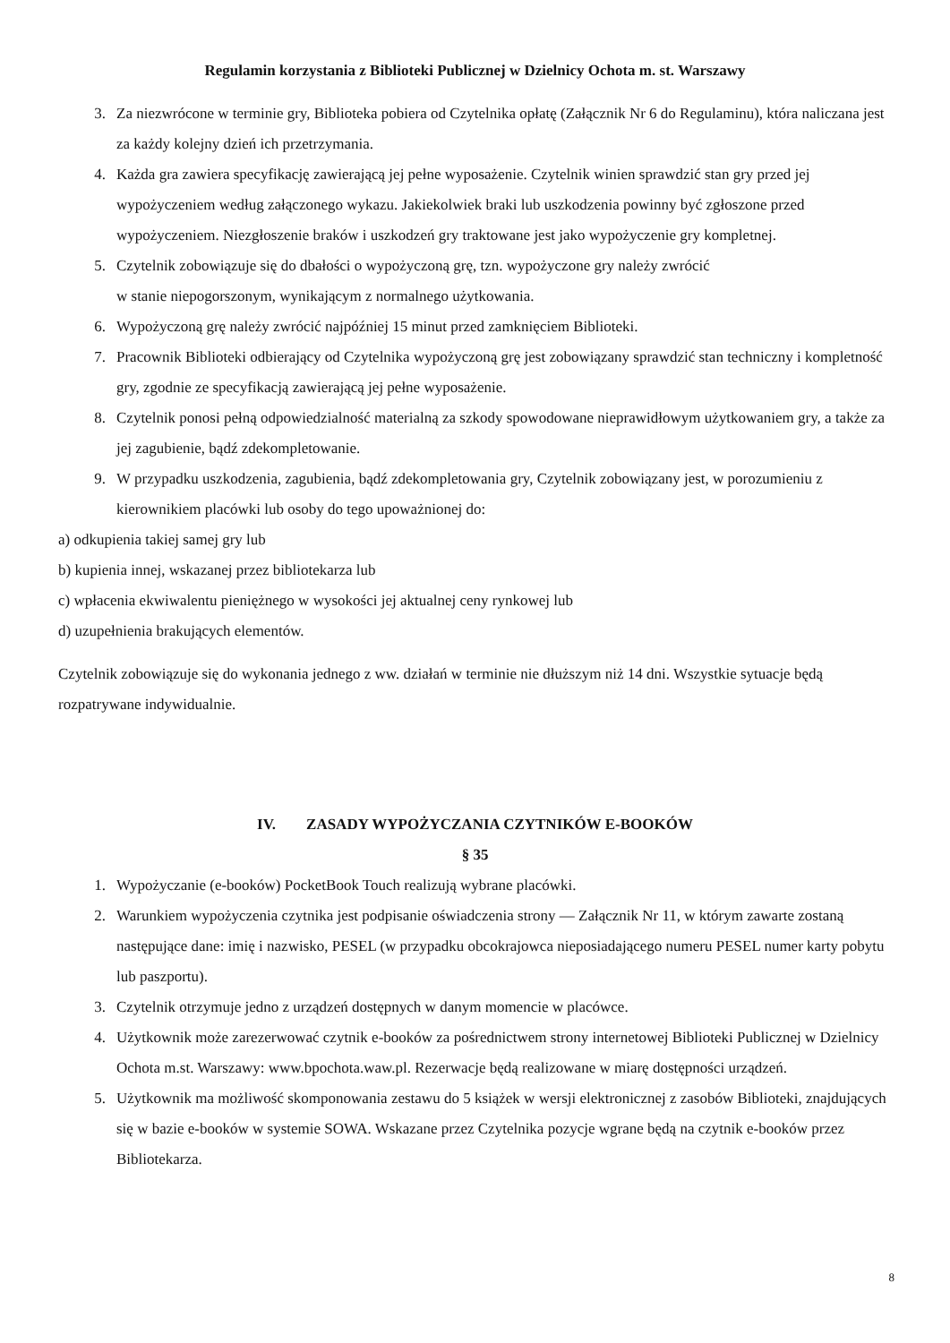Regulamin korzystania z Biblioteki Publicznej w Dzielnicy Ochota m. st. Warszawy
3. Za niezwrócone w terminie gry, Biblioteka pobiera od Czytelnika opłatę (Załącznik Nr 6 do Regulaminu), która naliczana jest za każdy kolejny dzień ich przetrzymania.
4. Każda gra zawiera specyfikację zawierającą jej pełne wyposażenie. Czytelnik winien sprawdzić stan gry przed jej wypożyczeniem według załączonego wykazu. Jakiekolwiek braki lub uszkodzenia powinny być zgłoszone przed wypożyczeniem. Niezgłoszenie braków i uszkodzeń gry traktowane jest jako wypożyczenie gry kompletnej.
5. Czytelnik zobowiązuje się do dbałości o wypożyczoną grę, tzn. wypożyczone gry należy zwrócić
w stanie niepogorszonym, wynikającym z normalnego użytkowania.
6. Wypożyczoną grę należy zwrócić najpóźniej 15 minut przed zamknięciem Biblioteki.
7. Pracownik Biblioteki odbierający od Czytelnika wypożyczoną grę jest zobowiązany sprawdzić stan techniczny i kompletność gry, zgodnie ze specyfikacją zawierającą jej pełne wyposażenie.
8. Czytelnik ponosi pełną odpowiedzialność materialną za szkody spowodowane nieprawidłowym użytkowaniem gry, a także za jej zagubienie, bądź zdekompletowanie.
9. W przypadku uszkodzenia, zagubienia, bądź zdekompletowania gry, Czytelnik zobowiązany jest, w porozumieniu z kierownikiem placówki lub osoby do tego upoważnionej do:
a) odkupienia takiej samej gry lub
b) kupienia innej, wskazanej przez bibliotekarza lub
c) wpłacenia ekwiwalentu pieniężnego w wysokości jej aktualnej ceny rynkowej lub
d) uzupełnienia brakujących elementów.
Czytelnik zobowiązuje się do wykonania jednego z ww. działań w terminie nie dłuższym niż 14 dni. Wszystkie sytuacje będą rozpatrywane indywidualnie.
IV. ZASADY WYPOŻYCZANIA CZYTNIKÓW E-BOOKÓW
§ 35
1. Wypożyczanie (e-booków) PocketBook Touch realizują wybrane placówki.
2. Warunkiem wypożyczenia czytnika jest podpisanie oświadczenia strony — Załącznik Nr 11, w którym zawarte zostaną następujące dane: imię i nazwisko, PESEL (w przypadku obcokrajowca nieposiadającego numeru PESEL numer karty pobytu lub paszportu).
3. Czytelnik otrzymuje jedno z urządzeń dostępnych w danym momencie w placówce.
4. Użytkownik może zarezerwować czytnik e-booków za pośrednictwem strony internetowej Biblioteki Publicznej w Dzielnicy Ochota m.st. Warszawy: www.bpochota.waw.pl. Rezerwacje będą realizowane w miarę dostępności urządzeń.
5. Użytkownik ma możliwość skomponowania zestawu do 5 książek w wersji elektronicznej z zasobów Biblioteki, znajdujących się w bazie e-booków w systemie SOWA. Wskazane przez Czytelnika pozycje wgrane będą na czytnik e-booków przez Bibliotekarza.
8